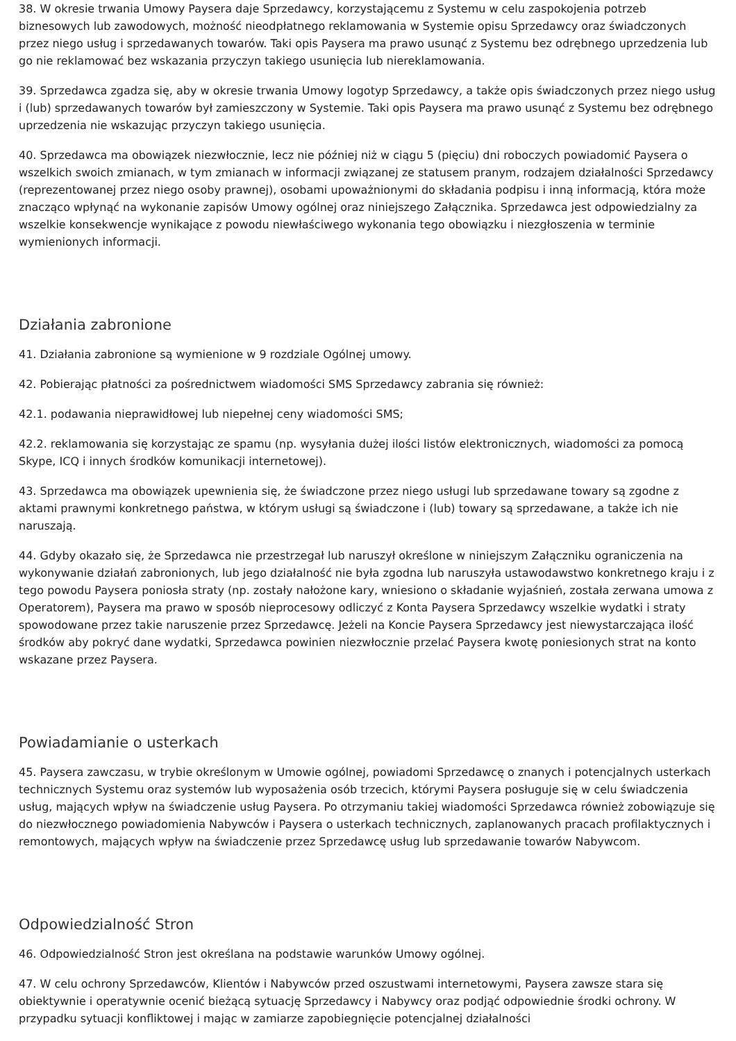38. W okresie trwania Umowy Paysera daje Sprzedawcy, korzystającemu z Systemu w celu zaspokojenia potrzeb biznesowych lub zawodowych, możność nieodpłatnego reklamowania w Systemie opisu Sprzedawcy oraz świadczonych przez niego usług i sprzedawanych towarów. Taki opis Paysera ma prawo usunąć z Systemu bez odrębnego uprzedzenia lub go nie reklamować bez wskazania przyczyn takiego usunięcia lub niereklamowania.
39. Sprzedawca zgadza się, aby w okresie trwania Umowy logotyp Sprzedawcy, a także opis świadczonych przez niego usług i (lub) sprzedawanych towarów był zamieszczony w Systemie. Taki opis Paysera ma prawo usunąć z Systemu bez odrębnego uprzedzenia nie wskazując przyczyn takiego usunięcia.
40. Sprzedawca ma obowiązek niezwłocznie, lecz nie później niż w ciągu 5 (pięciu) dni roboczych powiadomić Paysera o wszelkich swoich zmianach, w tym zmianach w informacji związanej ze statusem pranym, rodzajem działalności Sprzedawcy (reprezentowanej przez niego osoby prawnej), osobami upoważnionymi do składania podpisu i inną informacją, która może znacząco wpłynąć na wykonanie zapisów Umowy ogólnej oraz niniejszego Załącznika. Sprzedawca jest odpowiedzialny za wszelkie konsekwencje wynikające z powodu niewłaściwego wykonania tego obowiązku i niezgłoszenia w terminie wymienionych informacji.
Działania zabronione
41. Działania zabronione są wymienione w 9 rozdziale Ogólnej umowy.
42. Pobierając płatności za pośrednictwem wiadomości SMS Sprzedawcy zabrania się również:
42.1. podawania nieprawidłowej lub niepełnej ceny wiadomości SMS;
42.2. reklamowania się korzystając ze spamu (np. wysyłania dużej ilości listów elektronicznych, wiadomości za pomocą Skype, ICQ i innych środków komunikacji internetowej).
43. Sprzedawca ma obowiązek upewnienia się, że świadczone przez niego usługi lub sprzedawane towary są zgodne z aktami prawnymi konkretnego państwa, w którym usługi są świadczone i (lub) towary są sprzedawane, a także ich nie naruszają.
44. Gdyby okazało się, że Sprzedawca nie przestrzegał lub naruszył określone w niniejszym Załączniku ograniczenia na wykonywanie działań zabronionych, lub jego działalność nie była zgodna lub naruszyła ustawodawstwo konkretnego kraju i z tego powodu Paysera poniosła straty (np. zostały nałożone kary, wniesiono o składanie wyjaśnień, została zerwana umowa z Operatorem), Paysera ma prawo w sposób nieprocesowy odliczyć z Konta Paysera Sprzedawcy wszelkie wydatki i straty spowodowane przez takie naruszenie przez Sprzedawcę. Jeżeli na Koncie Paysera Sprzedawcy jest niewystarczająca ilość środków aby pokryć dane wydatki, Sprzedawca powinien niezwłocznie przelać Paysera kwotę poniesionych strat na konto wskazane przez Paysera.
Powiadamianie o usterkach
45. Paysera zawczasu, w trybie określonym w Umowie ogólnej, powiadomi Sprzedawcę o znanych i potencjalnych usterkach technicznych Systemu oraz systemów lub wyposażenia osób trzecich, którymi Paysera posługuje się w celu świadczenia usług, mających wpływ na świadczenie usług Paysera. Po otrzymaniu takiej wiadomości Sprzedawca również zobowiązuje się do niezwłocznego powiadomienia Nabywców i Paysera o usterkach technicznych, zaplanowanych pracach profilaktycznych i remontowych, mających wpływ na świadczenie przez Sprzedawcę usług lub sprzedawanie towarów Nabywcom.
Odpowiedzialność Stron
46. Odpowiedzialność Stron jest określana na podstawie warunków Umowy ogólnej.
47. W celu ochrony Sprzedawców, Klientów i Nabywców przed oszustwami internetowymi, Paysera zawsze stara się obiektywnie i operatywnie ocenić bieżącą sytuację Sprzedawcy i Nabywcy oraz podjąć odpowiednie środki ochrony. W przypadku sytuacji konfliktowej i mając w zamiarze zapobiegnięcie potencjalnej działalności